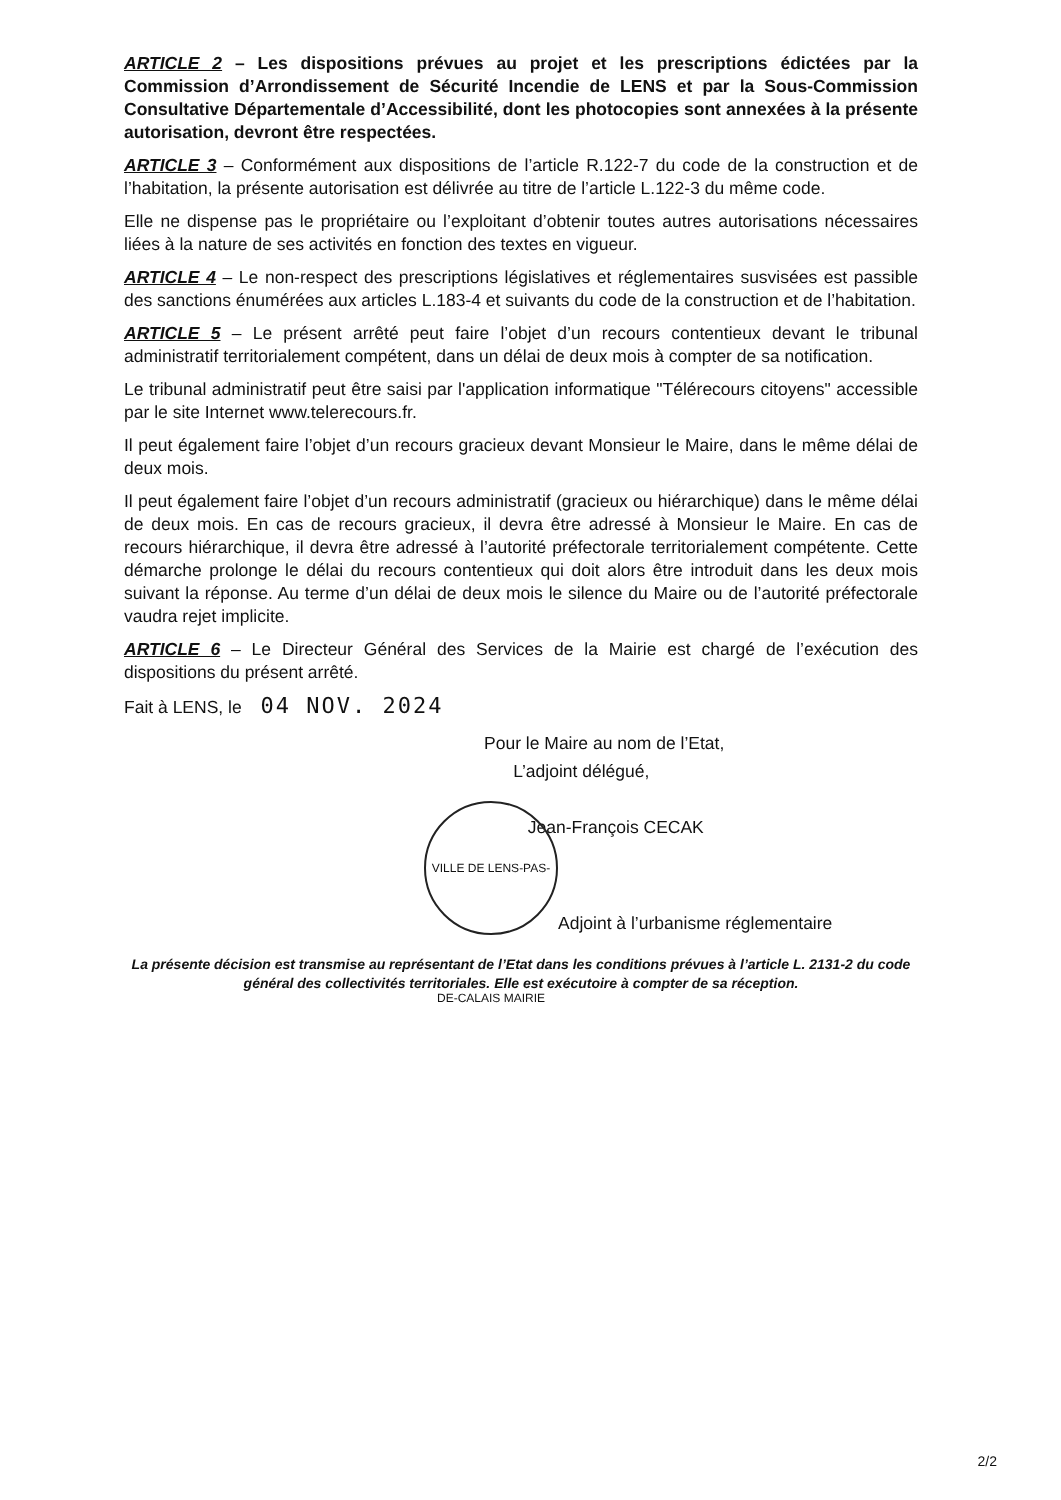ARTICLE 2 – Les dispositions prévues au projet et les prescriptions édictées par la Commission d’Arrondissement de Sécurité Incendie de LENS et par la Sous-Commission Consultative Départementale d’Accessibilité, dont les photocopies sont annexées à la présente autorisation, devront être respectées.
ARTICLE 3 – Conformément aux dispositions de l’article R.122-7 du code de la construction et de l’habitation, la présente autorisation est délivrée au titre de l’article L.122-3 du même code.
Elle ne dispense pas le propriétaire ou l’exploitant d’obtenir toutes autres autorisations nécessaires liées à la nature de ses activités en fonction des textes en vigueur.
ARTICLE 4 – Le non-respect des prescriptions législatives et réglementaires susvisées est passible des sanctions énumérées aux articles L.183-4 et suivants du code de la construction et de l’habitation.
ARTICLE 5 – Le présent arrêté peut faire l’objet d’un recours contentieux devant le tribunal administratif territorialement compétent, dans un délai de deux mois à compter de sa notification.
Le tribunal administratif peut être saisi par l'application informatique "Télérecours citoyens" accessible par le site Internet www.telerecours.fr.
Il peut également faire l’objet d’un recours gracieux devant Monsieur le Maire, dans le même délai de deux mois.
Il peut également faire l’objet d’un recours administratif (gracieux ou hiérarchique) dans le même délai de deux mois. En cas de recours gracieux, il devra être adressé à Monsieur le Maire. En cas de recours hiérarchique, il devra être adressé à l’autorité préfectorale territorialement compétente. Cette démarche prolonge le délai du recours contentieux qui doit alors être introduit dans les deux mois suivant la réponse. Au terme d’un délai de deux mois le silence du Maire ou de l’autorité préfectorale vaudra rejet implicite.
ARTICLE 6 – Le Directeur Général des Services de la Mairie est chargé de l’exécution des dispositions du présent arrêté.
Fait à LENS, le 04 NOV. 2024
Pour le Maire au nom de l’Etat,
L’adjoint délégué,
Jean-François CECAK
VILLE DE LENS-PAS-DE-CALAIS MAIRIE
Adjoint à l’urbanisme réglementaire
La présente décision est transmise au représentant de l’Etat dans les conditions prévues à l’article L. 2131-2 du code général des collectivités territoriales. Elle est exécutoire à compter de sa réception.
2/2